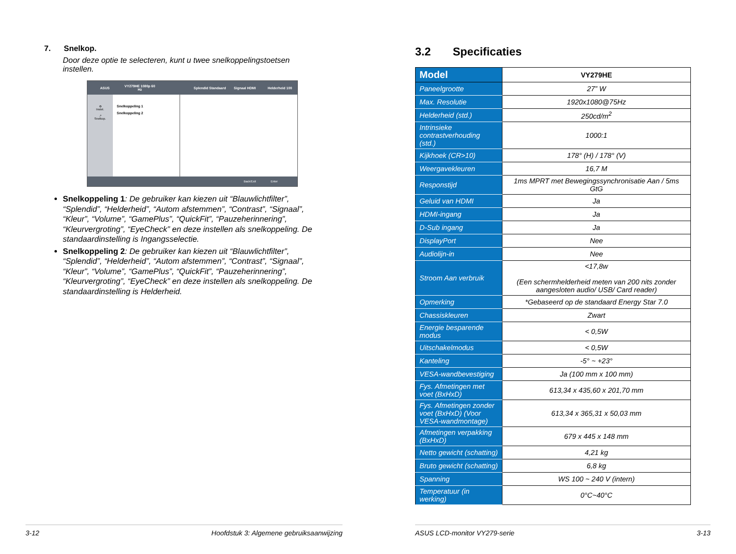7. Snelkop.
Door deze optie te selecteren, kunt u twee snelkoppelingstoetsen instellen.
ASUS VY279HE 1080p 60 Hz Splendid Standaard Signaal HDMI Helderheid 100
⚙
Instel.
↗
Snelkop.
Snelkoppeling 1
Snelkoppeling 2
Back/Exit Enter
Snelkoppeling 1: De gebruiker kan kiezen uit “Blauwlichtfilter”, “Splendid”, “Helderheid”, “Autom afstemmen”, “Contrast”, “Signaal”, “Kleur”, “Volume”, “GamePlus”, “QuickFit”, “Pauzeherinnering”, “Kleurvergroting”, “EyeCheck” en deze instellen als snelkoppeling. De standaardinstelling is Ingangsselectie.
Snelkoppeling 2: De gebruiker kan kiezen uit “Blauwlichtfilter”, “Splendid”, “Helderheid”, “Autom afstemmen”, “Contrast”, “Signaal”, “Kleur”, “Volume”, “GamePlus”, “QuickFit”, “Pauzeherinnering”, “Kleurvergroting”, “EyeCheck” en deze instellen als snelkoppeling. De standaardinstelling is Helderheid.
3-12 Hoofdstuk 3: Algemene gebruiksaanwijzing
3.2 Specificaties
| Model | VY279HE |
| Paneelgrootte | 27” W |
| Max. Resolutie | 1920x1080@75Hz |
| Helderheid (std.) | 250cd/m<sup>2</sup> |
| Intrinsieke contrastverhouding (std.) | 1000:1 |
| Kijkhoek (CR>10) | 178° (H) / 178° (V) |
| Weergavekleuren | 16,7 M |
| Responstijd | 1ms MPRT met Bewegingssynchronisatie Aan / 5ms GtG |
| Geluid van HDMI | Ja |
| HDMI-ingang | Ja |
| D-Sub ingang | Ja |
| DisplayPort | Nee |
| Audiolijn-in | Nee |
| Stroom Aan verbruik | <17,8w (Een schermhelderheid meten van 200 nits zonder aangesloten audio/ USB/ Card reader) |
| Opmerking | *Gebaseerd op de standaard Energy Star 7.0 |
| Chassiskleuren | Zwart |
| Energie besparende modus | < 0,5W |
| Uitschakelmodus | < 0,5W |
| Kanteling | -5° ~ +23° |
| VESA-wandbevestiging | Ja (100 mm x 100 mm) |
| Fys. Afmetingen met voet (BxHxD) | 613,34 x 435,60 x 201,70 mm |
| Fys. Afmetingen zonder voet (BxHxD) (Voor VESA-wandmontage) | 613,34 x 365,31 x 50,03 mm |
| Afmetingen verpakking (BxHxD) | 679 x 445 x 148 mm |
| Netto gewicht (schatting) | 4,21 kg |
| Bruto gewicht (schatting) | 6,8 kg |
| Spanning | WS 100 ~ 240 V (intern) |
| Temperatuur (in werking) | 0°C~40°C |
ASUS LCD-monitor VY279-serie 3-13